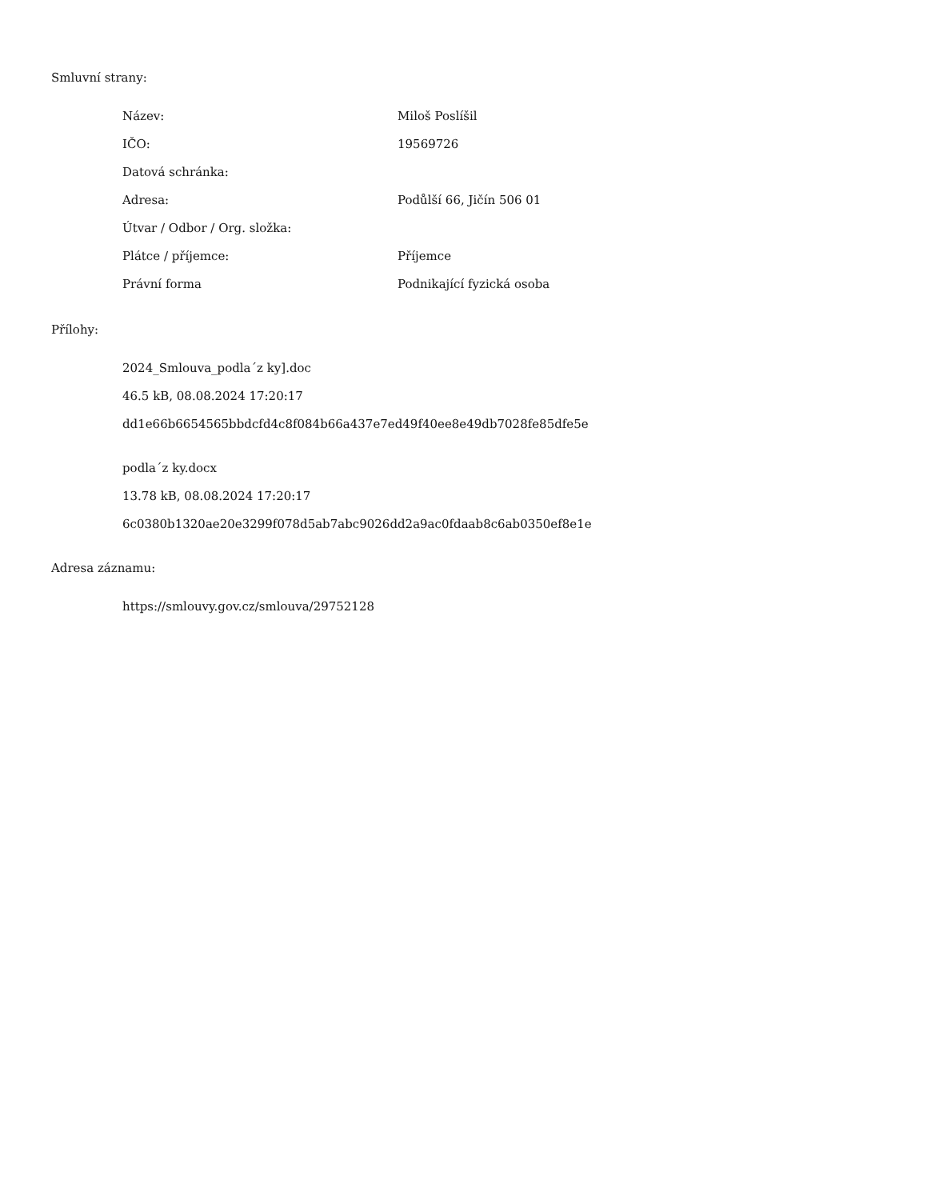Smluvní strany:
| Název: | Miloš Poslíšil |
| IČO: | 19569726 |
| Datová schránka: | |
| Adresa: | Podůlší 66, Jičín 506 01 |
| Útvar / Odbor / Org. složka: | |
| Plátce / příjemce: | Příjemce |
| Právní forma | Podnikající fyzická osoba |
Přílohy:
2024_Smlouva_podla´z ky].doc
46.5 kB, 08.08.2024 17:20:17
dd1e66b6654565bbdcfd4c8f084b66a437e7ed49f40ee8e49db7028fe85dfe5e
podla´z ky.docx
13.78 kB, 08.08.2024 17:20:17
6c0380b1320ae20e3299f078d5ab7abc9026dd2a9ac0fdaab8c6ab0350ef8e1e
Adresa záznamu:
https://smlouvy.gov.cz/smlouva/29752128